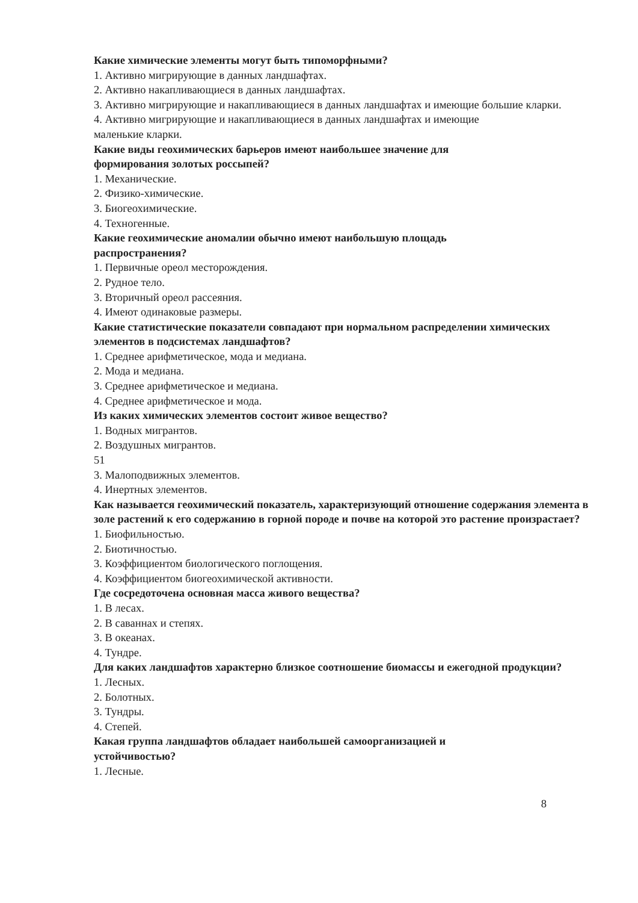Какие химические элементы могут быть типоморфными?
1. Активно мигрирующие в данных ландшафтах.
2. Активно накапливающиеся в данных ландшафтах.
3. Активно мигрирующие и накапливающиеся в данных ландшафтах и имеющие большие кларки.
4. Активно мигрирующие и накапливающиеся в данных ландшафтах и имеющие
маленькие кларки.
Какие виды геохимических барьеров имеют наибольшее значение для
формирования золотых россыпей?
1. Механические.
2. Физико-химические.
3. Биогеохимические.
4. Техногенные.
Какие геохимические аномалии обычно имеют наибольшую площадь
распространения?
1. Первичные ореол месторождения.
2. Рудное тело.
3. Вторичный ореол рассеяния.
4. Имеют одинаковые размеры.
Какие статистические показатели совпадают при нормальном распределении химических элементов в подсистемах ландшафтов?
1. Среднее арифметическое, мода и медиана.
2. Мода и медиана.
3. Среднее арифметическое и медиана.
4. Среднее арифметическое и мода.
Из каких химических элементов состоит живое вещество?
1. Водных мигрантов.
2. Воздушных мигрантов.
51
3. Малоподвижных элементов.
4. Инертных элементов.
Как называется геохимический показатель, характеризующий отношение содержания элемента в золе растений к его содержанию в горной породе и почве на которой это растение произрастает?
1. Биофильностью.
2. Биотичностью.
3. Коэффициентом биологического поглощения.
4. Коэффициентом биогеохимической активности.
Где сосредоточена основная масса живого вещества?
1. В лесах.
2. В саваннах и степях.
3. В океанах.
4. Тундре.
Для каких ландшафтов характерно близкое соотношение биомассы и ежегодной продукции?
1. Лесных.
2. Болотных.
3. Тундры.
4. Степей.
Какая группа ландшафтов обладает наибольшей самоорганизацией и
устойчивостью?
1. Лесные.
8